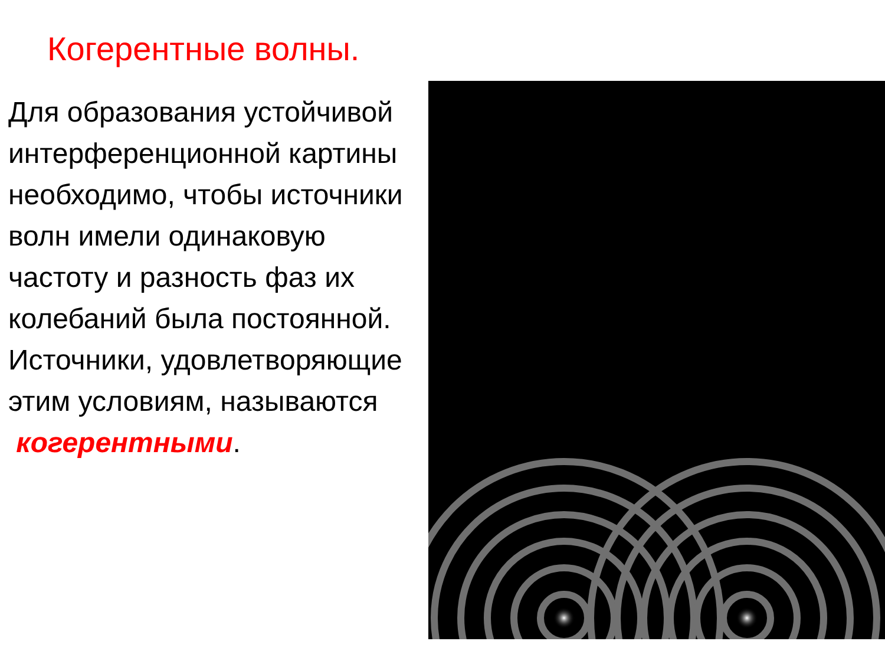Когерентные волны.
Для образования устойчивой интерференционной картины необходимо, чтобы источники волн имели одинаковую частоту и разность фаз их колебаний была постоянной. Источники, удовлетворяющие этим условиям, называются когерентными.